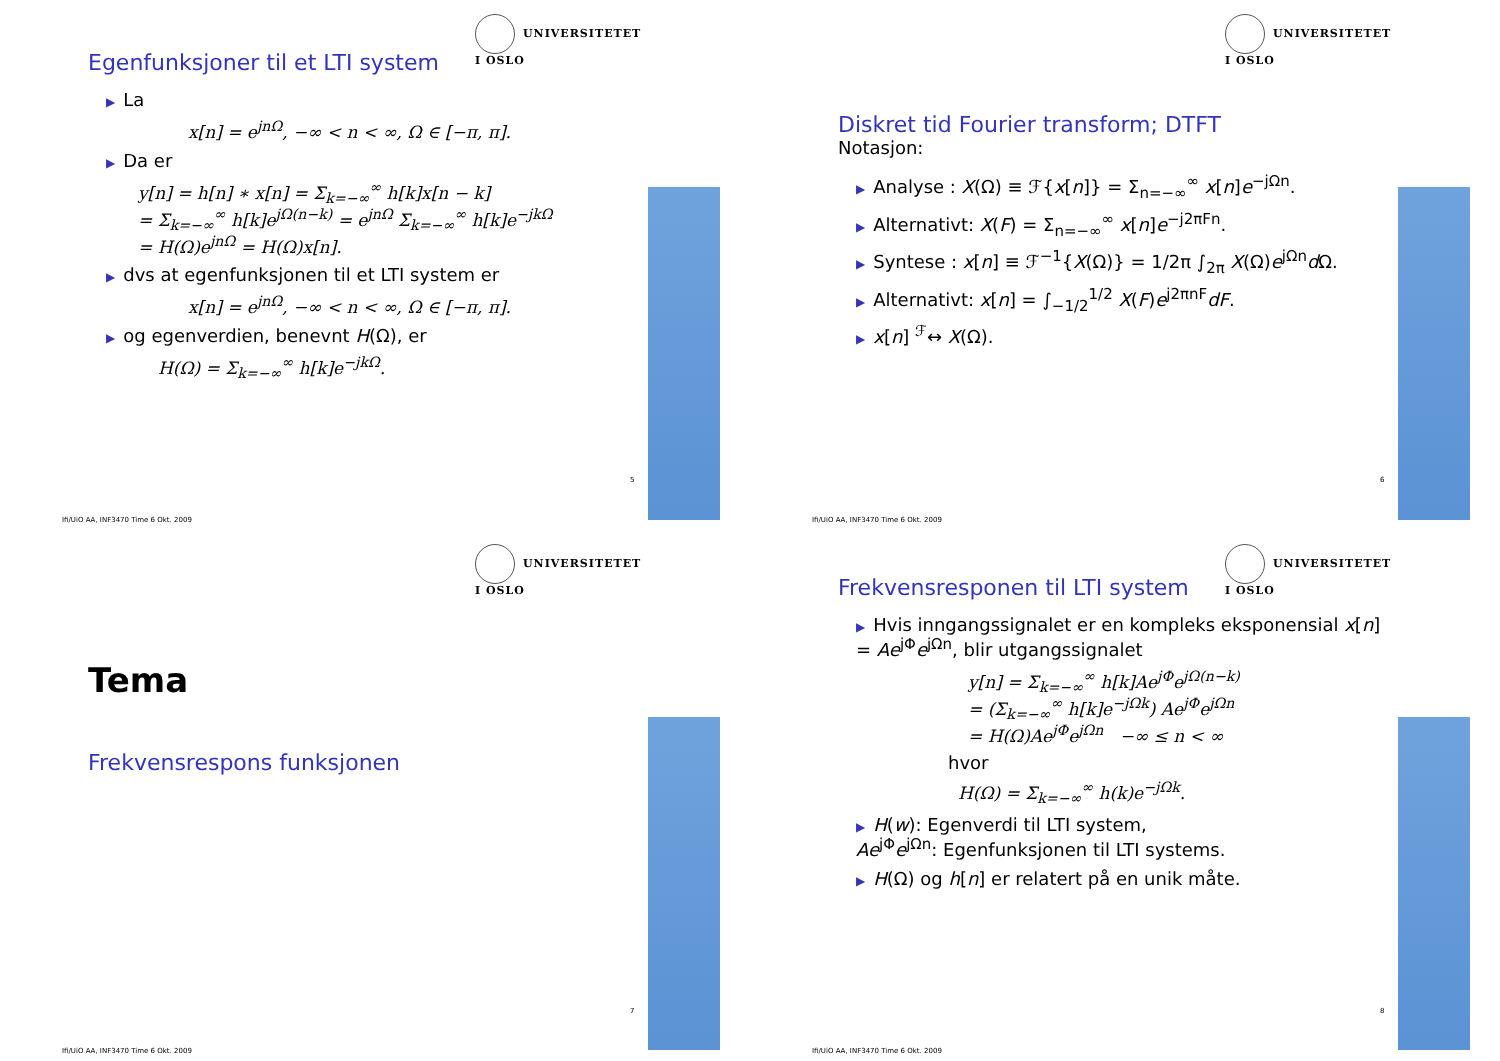UNIVERSITETET
I OSLO
Egenfunksjoner til et LTI system
▶ La
x[n] = e<sup>jnΩ</sup>, −∞ < n < ∞, Ω ∈ [−π, π].
▶ Da er
y[n] = h[n] ∗ x[n] = Σ<sub>k=−∞</sub><sup>∞</sup> h[k]x[n − k]
= Σ<sub>k=−∞</sub><sup>∞</sup> h[k]e<sup>jΩ(n−k)</sup> = e<sup>jnΩ</sup> Σ<sub>k=−∞</sub><sup>∞</sup> h[k]e<sup>−jkΩ</sup>
= H(Ω)e<sup>jnΩ</sup> = H(Ω)x[n].
▶ dvs at egenfunksjonen til et LTI system er
x[n] = e<sup>jnΩ</sup>, −∞ < n < ∞, Ω ∈ [−π, π].
▶ og egenverdien, benevnt H(Ω), er
H(Ω) = Σ<sub>k=−∞</sub><sup>∞</sup> h[k]e<sup>−jkΩ</sup>.
5
Ifi/UiO AA, INF3470 Time 6 Okt. 2009
UNIVERSITETET
I OSLO
Diskret tid Fourier transform; DTFT
Notasjon:
▶ Analyse : X(Ω) ≡ ℱ{x[n]} = Σ<sub>n=−∞</sub><sup>∞</sup> x[n]e<sup>−jΩn</sup>.
▶ Alternativt: X(F) = Σ<sub>n=−∞</sub><sup>∞</sup> x[n]e<sup>−j2πFn</sup>.
▶ Syntese : x[n] ≡ ℱ<sup>−1</sup>{X(Ω)} = 1/2π ∫<sub>2π</sub> X(Ω)e<sup>jΩn</sup>d Ω.
▶ Alternativt: x[n] = ∫<sub>−1/2</sub><sup>1/2</sup> X(F)e<sup>j2πnF</sup>dF.
▶ x[n] <sup>ℱ</sup>↔ X(Ω).
6
Ifi/UiO AA, INF3470 Time 6 Okt. 2009
UNIVERSITETET
I OSLO
Tema
Frekvensrespons funksjonen
7
Ifi/UiO AA, INF3470 Time 6 Okt. 2009
UNIVERSITETET
I OSLO
Frekvensresponen til LTI system
▶ Hvis inngangssignalet er en kompleks eksponensial x[n] = Ae<sup>jΦ</sup>e<sup>jΩn</sup>, blir utgangssignalet
y[n] = Σ<sub>k=−∞</sub><sup>∞</sup> h[k]Ae<sup>jΦ</sup>e<sup>jΩ(n−k)</sup>
= (Σ<sub>k=−∞</sub><sup>∞</sup> h[k]e<sup>−jΩk</sup>) Ae<sup>jΦ</sup>e<sup>jΩn</sup>
= H(Ω)Ae<sup>jΦ</sup>e<sup>jΩn</sup> −∞ ≤ n < ∞
hvor
H(Ω) = Σ<sub>k=−∞</sub><sup>∞</sup> h(k)e<sup>−jΩk</sup>.
▶ H(w): Egenverdi til LTI system,
Ae<sup>jΦ</sup>e<sup>jΩn</sup>: Egenfunksjonen til LTI systems.
▶ H(Ω) og h[n] er relatert på en unik måte.
8
Ifi/UiO AA, INF3470 Time 6 Okt. 2009